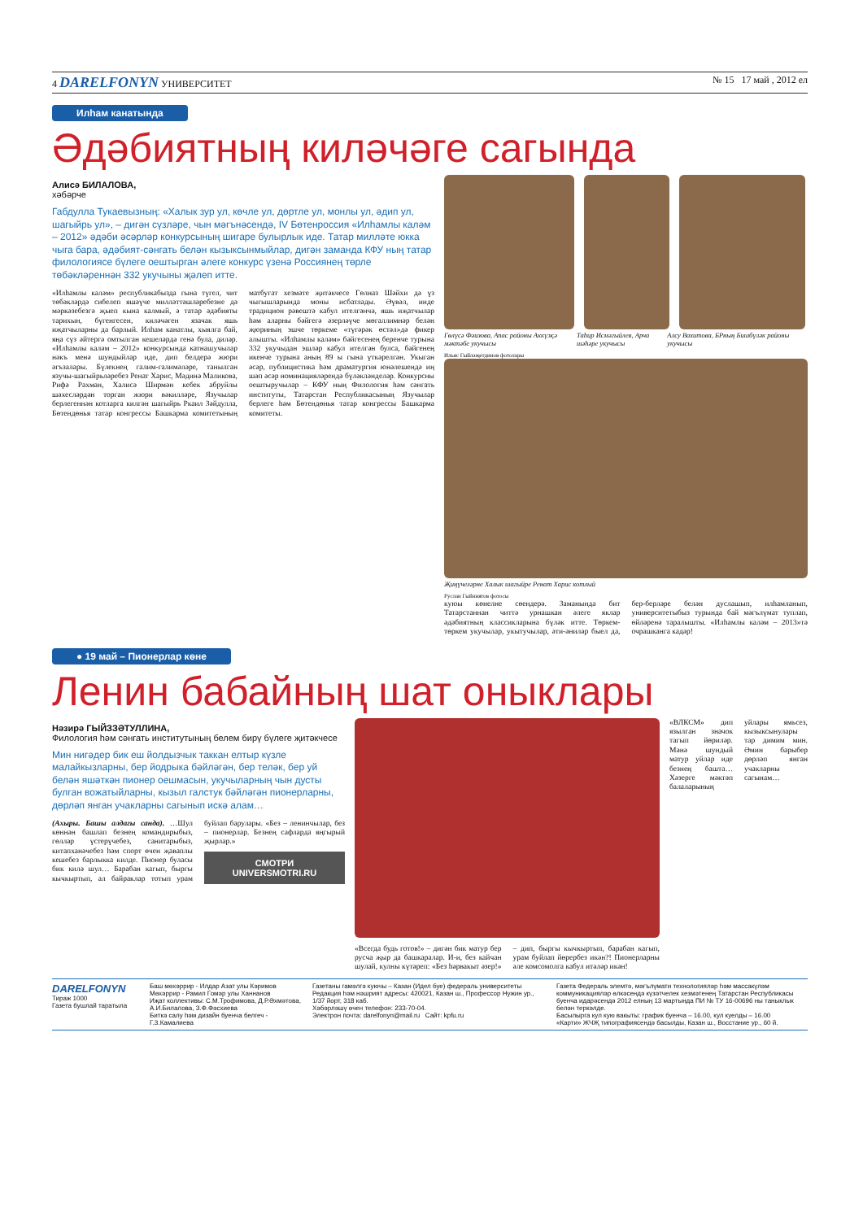4 DARELFONYN УНИВЕРСИТЕТ № 15 17 май , 2012 ел
Илһам канатында
Әдәбиятның киләчәге сагында
Алисә БИЛАЛОВА,
хәбәрче
Габдулла Тукаевызның: «Халык зур ул, көчле ул, дөртле ул, монлы ул, әдип ул, шагыйрь ул», – дигән сүзләре, чын мәгънәсендә, IV Бөтенроссия «Илһамлы каләм – 2012» әдәби әсәрләр конкурсының шигаре булырлык иде. Татар милләте юкка чыга бара, әдәбият-сәнгать белән кызыксынмыйлар, дигән заманда КФУ ның татар филологиясе бүлеге оештырган әлеге конкурс үзенә Россиянең төрле төбәкләреннән 332 укучыны җәлеп итте.
«Илһамлы каләм» республикабызда гына түгел, чит төбәкләрдә сибелеп яшәүче милләттәшләребезне дә мәркәзебезгә җыеп кына калмый, ә татар әдәбияты тарихын, бүгенгесен, киләчәген язачак яшь иҗатчыларны да барлый. Илһам канатлы, хыялга бай, яңа сүз әйтергә омтылган кешеләрдә генә була, диләр. «Илһамлы каләм – 2012» конкурсында катнашучылар нәкъ менә шундыйлар иде, дип белдерә жюри әгъзалары. Бүлекнең галим-галимәләре, танылган язучы-шагыйрьләребез Ренат Харис, Мәдинә Маликова, Рифә Рахман, Халисә Ширмән кебек абруйлы шәхесләрдән торган жюри вәкилләре, Язучылар берлегеннән котларга килгән шагыйрь Ркаил Зәйдулла, Бөтендөнья татар конгрессы Башкарма комитетының матбугат хезмәте җитәкчесе Гөлназ Шәйхи дә үз чыгышларында моны исбатлады. Әүвәл, инде традицион рәвештә кабул ителгәнчә, яшь иҗатчылар һәм аларны бәйгегә әзерләүче мөгаллимнәр белән җюриның эшче төркеме «түгәрәк өстәл»дә фикер алышты. «Илһамлы каләм» бәйгесенең беренче турына 332 укучыдан эшләр кабул ителгән булса, бәйгенең икенче турына аның 89 ы гына үткәрелгән. Укыган әсәр, публицистика һәм драматургия юнәлешендә иң шәп әсәр номинацияләрендә бүләкләнделәр. Конкурсны оештыручылар – КФУ ның Филология һәм сәнгать институты, Татарстан Республикасының Язучылар берлеге һәм Бөтендөнья татар конгрессы Башкарма комитеты.
Гөлүсә Фәизова, Апас районы Аккүҗә мәктәбе укучысы
Таһир Исмәгыйлев, Арча шәһәре укучысы
Алсу Вахитова, БРның Бишбүләк районы укучысы
Ильяс Гыйләҗетдинов фотолары
Җиңүчеләрне Халык шагыйре Ренат Харис котлый
Руслан Гыйниятов фотосы
куюы көнелне сөендерә. Заманында бит Татарстаннан читтә урнашкан әлеге яклар әдәбиятның классикларына бүләк итте. Төркем-төркем укучылар, укытучылар, әти-әниләр быел да, бер-берләре белән дуслашып, илһамланып, университетыбыз турында бай мәгълүмат туплап, өйләренә таралышты. «Илһамлы каләм – 2013»тә очрашканга кадәр!
● 19 май – Пионерлар көне
Ленин бабайның шат оныклары
Нәзирә ГЫЙЗЗӘТУЛЛИНА,
Филология һәм сәнгать институтының белем бирү бүлеге җитәкчесе
Мин нигәдер бик еш йолдызчык таккан елтыр күзле малайкызларны, бер йодрыка бәйләгән, бер теләк, бер уй белән яшәткән пионер оешмасын, укучыларның чын дусты булган вожатыйларны, кызыл галстук бәйләгән пионерларны, дөрләп янган учакларны сагынып искә алам…
(Ахыры. Башы алдагы санда). …Шул көннән башлап безнең командирыбыз, гөлләр үстерүчебез, санитарыбыз, китапханәчебез һәм спорт өчен җаваплы кешебез барлыкка килде. Пионер буласы бик килә шул… Барабан кагып, быргы кычкыртып, ал байраклар тотып урам буйлап барулары. «Без – ленинчылар, без – пионерлар. Безнең сафларда яңгырый җырлар.»
СМОТРИ
UNIVERSMOTRI.RU
«Всегда будь готов!» – дигән бик матур бер русча җыр да башкаралар. И-и, без кайчан шулай, кулны күтәреп: «Без һәрвакыт әзер!» – дип, быргы кычкыртып, барабан кагып, урам буйлап йөрербез икән?! Пионерларны әле комсомолга кабул итәләр икән!
«ВЛКСМ» дип язылган значок тагып йөриләр. Мәнә шундый матур уйлар иде безнең баштa… Хәзерге мәктәп балаларының уйлары ямьсез, кызыксынулары тар димим мин. Әмин барыбер дөрләп янган учакларны сагынам…
DARELFONYN
Тираж 1000
Газета бушлай таратыла
Баш мөхәррир - Илдар Азат улы Кәримов
Мөхәррир - Рамил Гомәр улы Ханнанов
Иҗат коллективы: С.М.Трофимова, Д.Р.Әхмәтова, А.И.Билалова, З.Ф.Фәсхиева
Биткә салу һәм дизайн буенча белгеч - Г.З.Камалиева
Газетаны гамәлгә куючы – Казан (Идел буе) федераль университеты
Редакция һәм нәшрият адресы: 420021, Казан ш., Профессор Нужин ур., 1/37 йорт, 318 каб.
Хәбәрләшү өчен телефон: 233-70-04.
Электрон почта: darelfonyn@mail.ru Сайт: kpfu.ru
Газета Федераль элемтә, мәгълүмати технологияләр һәм массакүләм коммуникацияләр өлкәсендә күзәтчелек хезмәтенең Татарстан Республикасы буенча идарәсендә 2012 елның 13 мартында ПИ № ТУ 16-00696 ны таныклык белән теркәлде.
Басылырга кул кую вакыты: график буенча – 16.00, кул куелды – 16.00
«Карти» ЖЧҖ типографиясендә басылды, Казан ш., Восстание ур., 60 й.